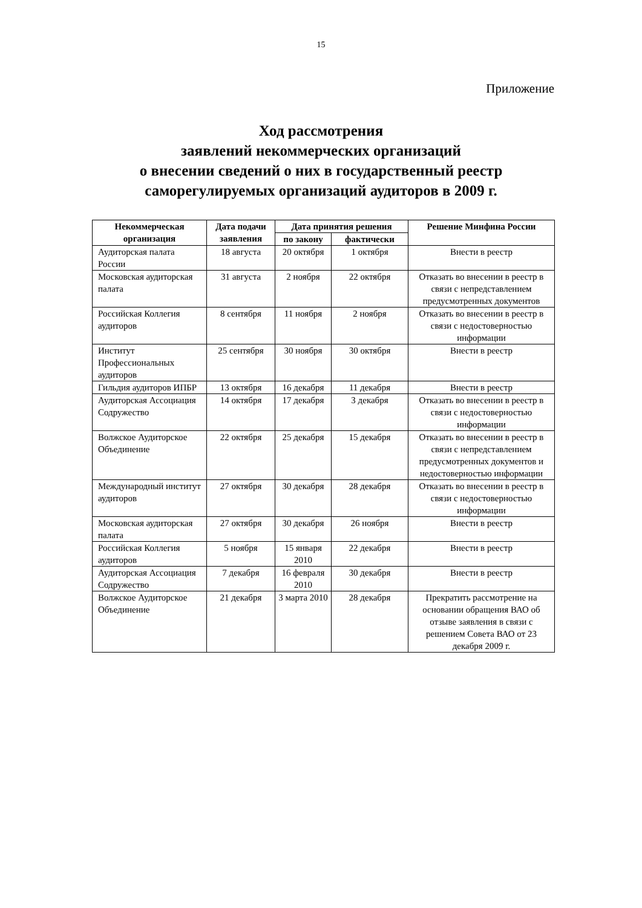15
Приложение
Ход рассмотрения
заявлений некоммерческих организаций
о внесении сведений о них в государственный реестр
саморегулируемых организаций аудиторов в 2009 г.
| Некоммерческая организация | Дата подачи заявления | Дата принятия решения | | Решение Минфина России |
| --- | --- | --- | --- | --- |
| | | по закону | фактически | |
| Аудиторская палата России | 18 августа | 20 октября | 1 октября | Внести в реестр |
| Московская аудиторская палата | 31 августа | 2 ноября | 22 октября | Отказать во внесении в реестр в связи с непредставлением предусмотренных документов |
| Российская Коллегия аудиторов | 8 сентября | 11 ноября | 2 ноября | Отказать во внесении в реестр в связи с недостоверностью информации |
| Институт Профессиональных аудиторов | 25 сентября | 30 ноября | 30 октября | Внести в реестр |
| Гильдия аудиторов ИПБР | 13 октября | 16 декабря | 11 декабря | Внести в реестр |
| Аудиторская Ассоциация Содружество | 14 октября | 17 декабря | 3 декабря | Отказать во внесении в реестр в связи с недостоверностью информации |
| Волжское Аудиторское Объединение | 22 октября | 25 декабря | 15 декабря | Отказать во внесении в реестр в связи с непредставлением предусмотренных документов и недостоверностью информации |
| Международный институт аудиторов | 27 октября | 30 декабря | 28 декабря | Отказать во внесении в реестр в связи с недостоверностью информации |
| Московская аудиторская палата | 27 октября | 30 декабря | 26 ноября | Внести в реестр |
| Российская Коллегия аудиторов | 5 ноября | 15 января 2010 | 22 декабря | Внести в реестр |
| Аудиторская Ассоциация Содружество | 7 декабря | 16 февраля 2010 | 30 декабря | Внести в реестр |
| Волжское Аудиторское Объединение | 21 декабря | 3 марта 2010 | 28 декабря | Прекратить рассмотрение на основании обращения ВАО об отзыве заявления в связи с решением Совета ВАО от 23 декабря 2009 г. |